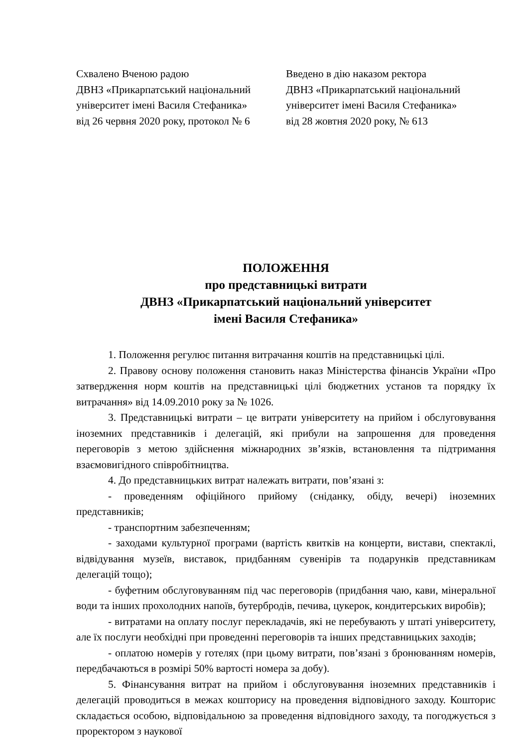Схвалено Вченою радою
ДВНЗ «Прикарпатський національний університет імені Василя Стефаника»
від 26 червня 2020 року, протокол № 6
Введено в дію наказом ректора
ДВНЗ «Прикарпатський національний університет імені Василя Стефаника»
від 28 жовтня 2020 року, № 613
ПОЛОЖЕННЯ
про представницькі витрати
ДВНЗ «Прикарпатський національний університет
імені Василя Стефаника»
1. Положення регулює питання витрачання коштів на представницькі цілі.
2. Правову основу положення становить наказ Міністерства фінансів України «Про затвердження норм коштів на представницькі цілі бюджетних установ та порядку їх витрачання» від 14.09.2010 року за № 1026.
3. Представницькі витрати – це витрати університету на прийом і обслуговування іноземних представників і делегацій, які прибули на запрошення для проведення переговорів з метою здійснення міжнародних зв’язків, встановлення та підтримання взаємовигідного співробітництва.
4. До представницьких витрат належать витрати, пов’язані з:
- проведенням офіційного прийому (сніданку, обіду, вечері) іноземних представників;
- транспортним забезпеченням;
- заходами культурної програми (вартість квитків на концерти, вистави, спектаклі, відвідування музеїв, виставок, придбанням сувенірів та подарунків представникам делегацій тощо);
- буфетним обслуговуванням під час переговорів (придбання чаю, кави, мінеральної води та інших прохолодних напоїв, бутербродів, печива, цукерок, кондитерських виробів);
- витратами на оплату послуг перекладачів, які не перебувають у штаті університету, але їх послуги необхідні при проведенні переговорів та інших представницьких заходів;
- оплатою номерів у готелях (при цьому витрати, пов’язані з бронюванням номерів, передбачаються в розмірі 50% вартості номера за добу).
5. Фінансування витрат на прийом і обслуговування іноземних представників і делегацій проводиться в межах кошторису на проведення відповідного заходу. Кошторис складається особою, відповідальною за проведення відповідного заходу, та погоджується з проректором з наукової